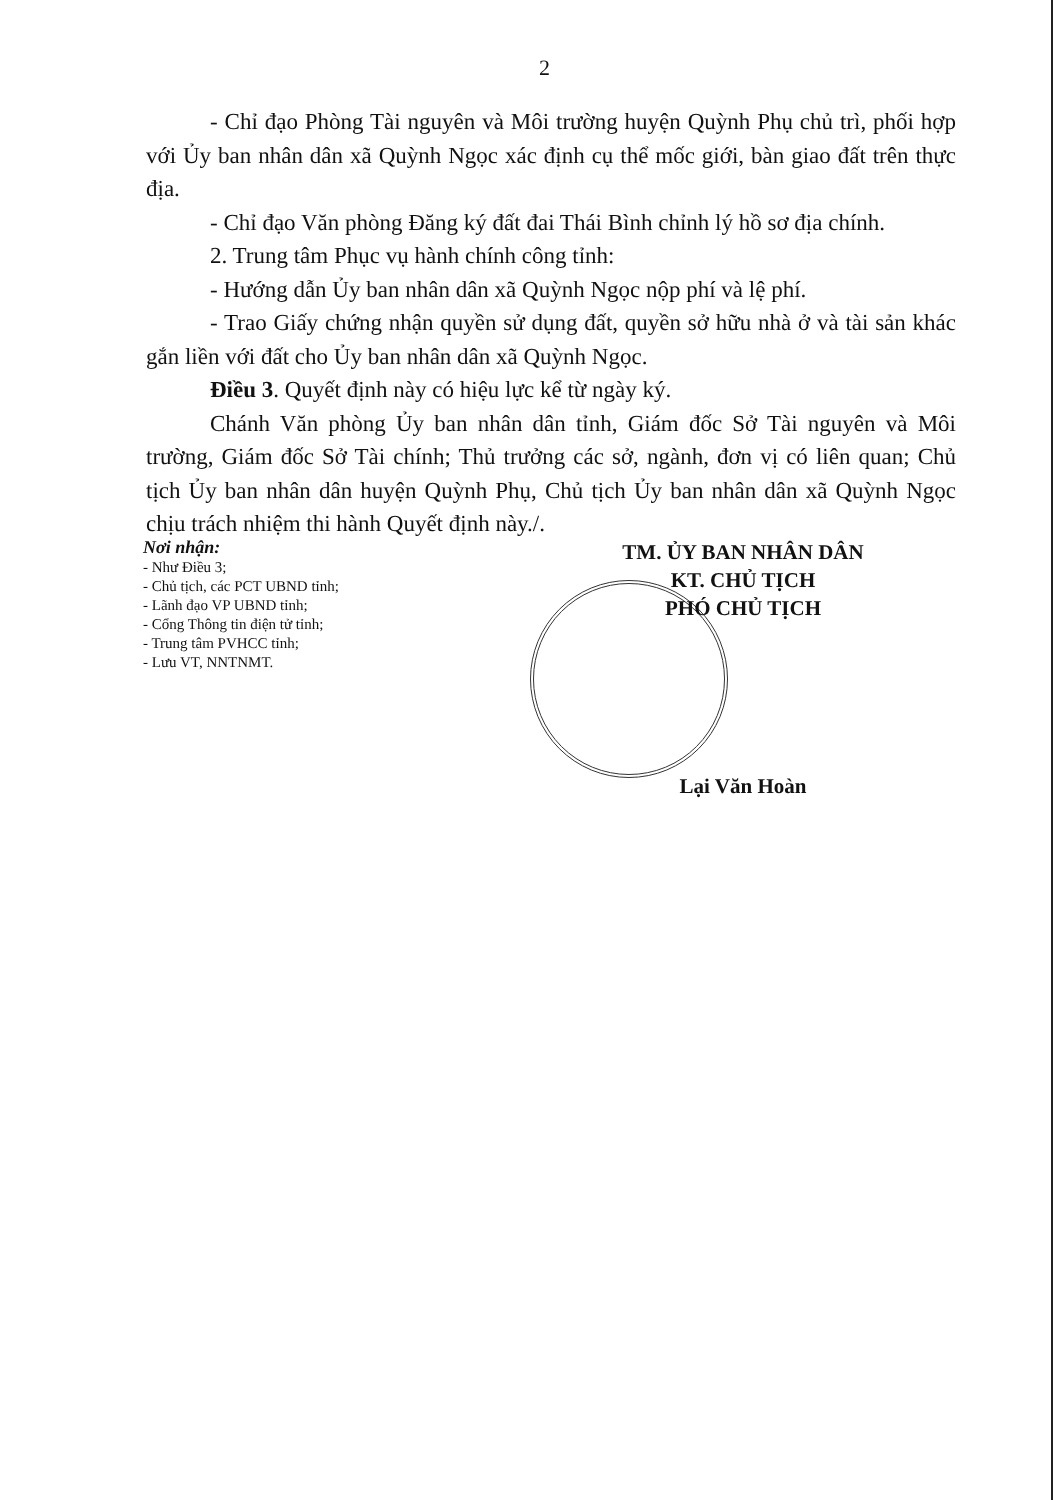2
- Chỉ đạo Phòng Tài nguyên và Môi trường huyện Quỳnh Phụ chủ trì, phối hợp với Ủy ban nhân dân xã Quỳnh Ngọc xác định cụ thể mốc giới, bàn giao đất trên thực địa.
- Chỉ đạo Văn phòng Đăng ký đất đai Thái Bình chỉnh lý hồ sơ địa chính.
2. Trung tâm Phục vụ hành chính công tỉnh:
- Hướng dẫn Ủy ban nhân dân xã Quỳnh Ngọc nộp phí và lệ phí.
- Trao Giấy chứng nhận quyền sử dụng đất, quyền sở hữu nhà ở và tài sản khác gắn liền với đất cho Ủy ban nhân dân xã Quỳnh Ngọc.
Điều 3. Quyết định này có hiệu lực kể từ ngày ký.
Chánh Văn phòng Ủy ban nhân dân tỉnh, Giám đốc Sở Tài nguyên và Môi trường, Giám đốc Sở Tài chính; Thủ trưởng các sở, ngành, đơn vị có liên quan; Chủ tịch Ủy ban nhân dân huyện Quỳnh Phụ, Chủ tịch Ủy ban nhân dân xã Quỳnh Ngọc chịu trách nhiệm thi hành Quyết định này./.
Nơi nhận:
- Như Điều 3;
- Chủ tịch, các PCT UBND tỉnh;
- Lãnh đạo VP UBND tỉnh;
- Cổng Thông tin điện tử tỉnh;
- Trung tâm PVHCC tỉnh;
- Lưu VT, NNTNMT.
TM. ỦY BAN NHÂN DÂN
KT. CHỦ TỊCH
PHÓ CHỦ TỊCH
Lại Văn Hoàn